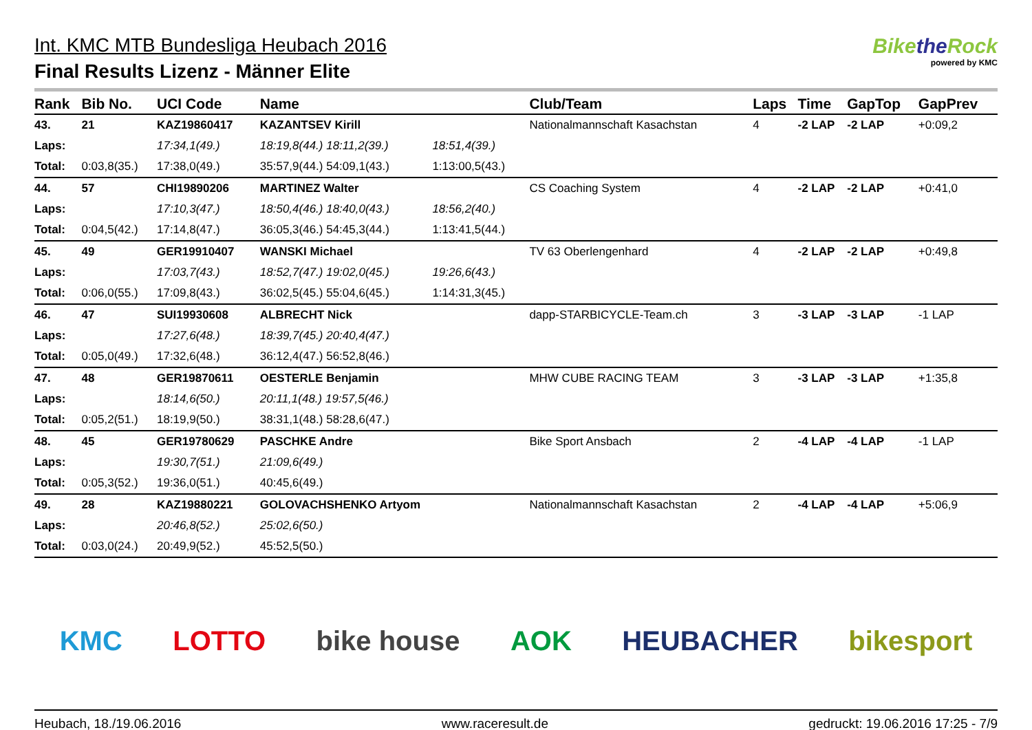Int. KMC MTB Bundesliga Heubach 2016
Final Results Lizenz - Männer Elite
Bikethe Rock
powered by KMC
| Rank | Bib No. | UCI Code | Name | | Club/Team | Laps | Time | GapTop | GapPrev |
| --- | --- | --- | --- | --- | --- | --- | --- | --- | --- |
| 43. | 21 | KAZ19860417 | KAZANTSEV Kirill | | Nationalmannschaft Kasachstan | 4 | -2 LAP | -2 LAP | +0:09,2 |
| Laps: | | 17:34,1(49.) | 18:19,8(44.) 18:11,2(39.) | 18:51,4(39.) | | | | | |
| Total: | 0:03,8(35.) | 17:38,0(49.) | 35:57,9(44.) 54:09,1(43.) | 1:13:00,5(43.) | | | | | |
| 44. | 57 | CHI19890206 | MARTINEZ Walter | | CS Coaching System | 4 | -2 LAP | -2 LAP | +0:41,0 |
| Laps: | | 17:10,3(47.) | 18:50,4(46.) 18:40,0(43.) | 18:56,2(40.) | | | | | |
| Total: | 0:04,5(42.) | 17:14,8(47.) | 36:05,3(46.) 54:45,3(44.) | 1:13:41,5(44.) | | | | | |
| 45. | 49 | GER19910407 | WANSKI Michael | | TV 63 Oberlengenhard | 4 | -2 LAP | -2 LAP | +0:49,8 |
| Laps: | | 17:03,7(43.) | 18:52,7(47.) 19:02,0(45.) | 19:26,6(43.) | | | | | |
| Total: | 0:06,0(55.) | 17:09,8(43.) | 36:02,5(45.) 55:04,6(45.) | 1:14:31,3(45.) | | | | | |
| 46. | 47 | SUI19930608 | ALBRECHT Nick | | dapp-STARBICYCLE-Team.ch | 3 | -3 LAP | -3 LAP | -1 LAP |
| Laps: | | 17:27,6(48.) | 18:39,7(45.) 20:40,4(47.) | | | | | | |
| Total: | 0:05,0(49.) | 17:32,6(48.) | 36:12,4(47.) 56:52,8(46.) | | | | | | |
| 47. | 48 | GER19870611 | OESTERLE Benjamin | | MHW CUBE RACING TEAM | 3 | -3 LAP | -3 LAP | +1:35,8 |
| Laps: | | 18:14,6(50.) | 20:11,1(48.) 19:57,5(46.) | | | | | | |
| Total: | 0:05,2(51.) | 18:19,9(50.) | 38:31,1(48.) 58:28,6(47.) | | | | | | |
| 48. | 45 | GER19780629 | PASCHKE Andre | | Bike Sport Ansbach | 2 | -4 LAP | -4 LAP | -1 LAP |
| Laps: | | 19:30,7(51.) | 21:09,6(49.) | | | | | | |
| Total: | 0:05,3(52.) | 19:36,0(51.) | 40:45,6(49.) | | | | | | |
| 49. | 28 | KAZ19880221 | GOLOVACHSHENKO Artyom | | Nationalmannschaft Kasachstan | 2 | -4 LAP | -4 LAP | +5:06,9 |
| Laps: | | 20:46,8(52.) | 25:02,6(50.) | | | | | | |
| Total: | 0:03,0(24.) | 20:49,9(52.) | 45:52,5(50.) | | | | | | |
KMC LOTTO bike house AOK HEUBACHER bikesport
Heubach, 18./19.06.2016 www.raceresult.de gedruckt: 19.06.2016 17:25 - 7/9